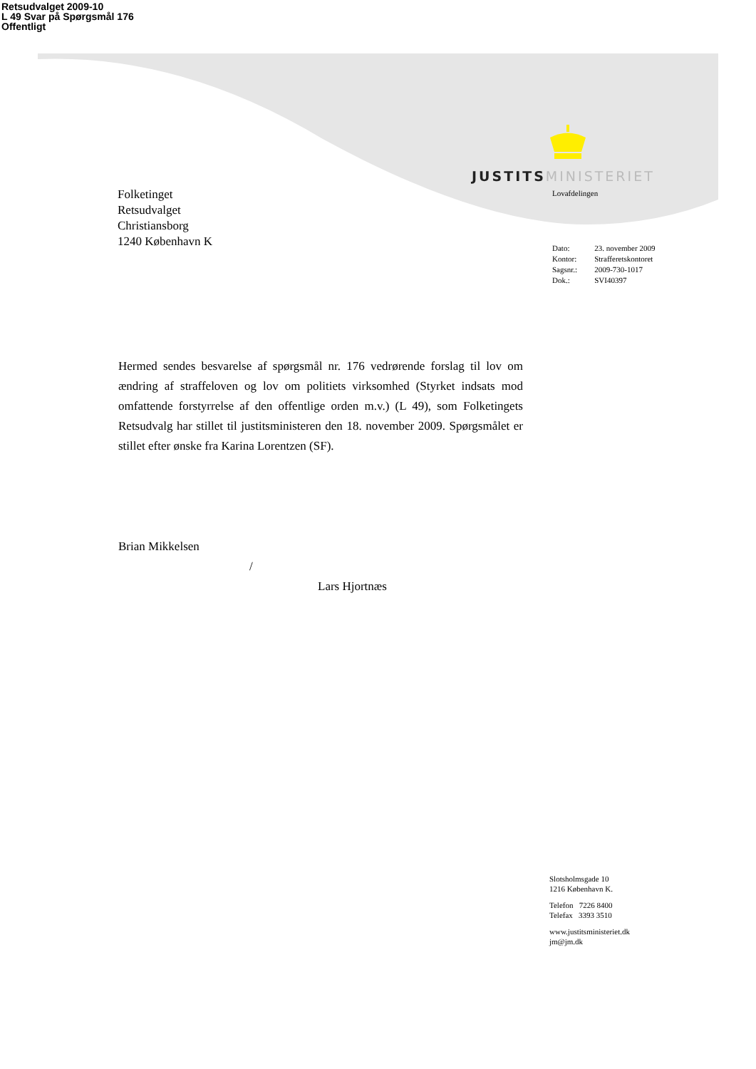Retsudvalget 2009-10
L 49 Svar på Spørgsmål 176
Offentligt
JUSTITS MINISTERIET
Lovafdelingen
Folketinget
Retsudvalget
Christiansborg
1240 København K
| Dato: | 23. november 2009 |
| Kontor: | Strafferetskontoret |
| Sagsnr.: | 2009-730-1017 |
| Dok.: | SVI40397 |
Hermed sendes besvarelse af spørgsmål nr. 176 vedrørende forslag til lov om ændring af straffeloven og lov om politiets virksomhed (Styrket indsats mod omfattende forstyrrelse af den offentlige orden m.v.) (L 49), som Folketingets Retsudvalg har stillet til justitsministeren den 18. november 2009. Spørgsmålet er stillet efter ønske fra Karina Lorentzen (SF).
Brian Mikkelsen
/
Lars Hjortnæs
Slotsholmsgade 10
1216 København K.
Telefon 7226 8400
Telefax 3393 3510
www.justitsministeriet.dk
jm@jm.dk